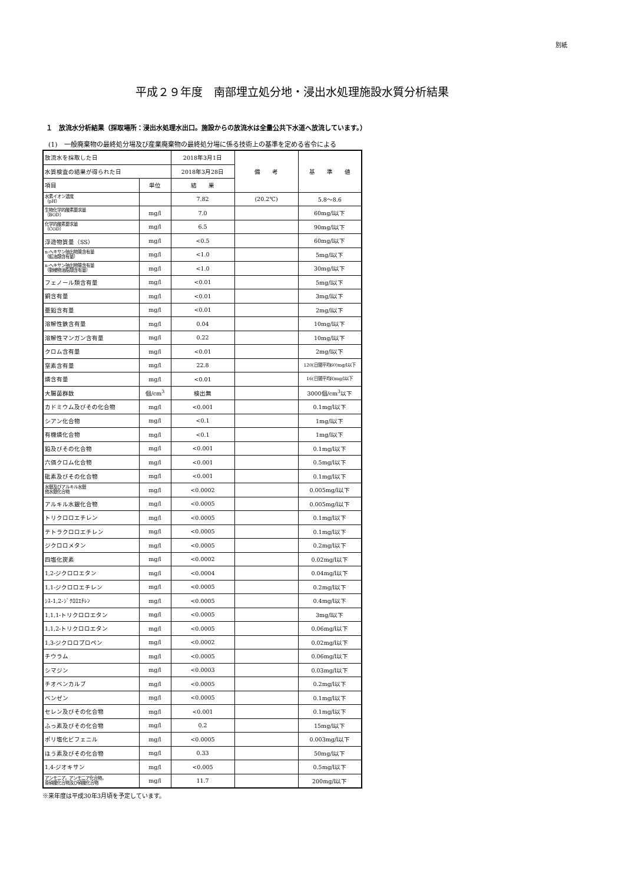別紙
平成２９年度　南部埋立処分地・浸出水処理施設水質分析結果
１　放流水分析結果（採取場所：浸出水処理水出口。施設からの放流水は全量公共下水道へ放流しています。）
(1)　一般廃棄物の最終処分場及び産業廃棄物の最終処分場に係る技術上の基準を定める省令による
| 放流水を採取した日 | | 2018年3月1日 | 備 考 | 基 準 値 |
| 水質検査の結果が得られた日 | | 2018年3月28日 | | |
| 項目 | 単位 | 結 果 | | |
| 水素イオン濃度 （pH） | | 7.82 | (20.2℃) | 5.8～8.6 |
| 生物化学的酸素要求量 （BOD） | mg/l | 7.0 | | 60mg/l以下 |
| 化学的酸素要求量 （COD） | mg/l | 6.5 | | 90mg/l以下 |
| 浮遊物質量（SS） | mg/l | <0.5 | | 60mg/l以下 |
| n-ヘキサン抽出物質含有量 （鉱油類含有量） | mg/l | <1.0 | | 5mg/l以下 |
| n-ヘキサン抽出物質含有量 （動植物油脂類含有量） | mg/l | <1.0 | | 30mg/l以下 |
| フェノール類含有量 | mg/l | <0.01 | | 5mg/l以下 |
| 銅含有量 | mg/l | <0.01 | | 3mg/l以下 |
| 亜鉛含有量 | mg/l | <0.01 | | 2mg/l以下 |
| 溶解性鉄含有量 | mg/l | 0.04 | | 10mg/l以下 |
| 溶解性マンガン含有量 | mg/l | 0.22 | | 10mg/l以下 |
| クロム含有量 | mg/l | <0.01 | | 2mg/l以下 |
| 窒素含有量 | mg/l | 22.8 | | 120(日間平均60)mg/l以下 |
| 燐含有量 | mg/l | <0.01 | | 16(日間平均8)mg/l以下 |
| 大腸菌群数 | 個/cm<sup>3</sup> | 検出無 | | 3000個/cm<sup>3</sup>以下 |
| カドミウム及びその化合物 | mg/l | <0.001 | | 0.1mg/l以下 |
| シアン化合物 | mg/l | <0.1 | | 1mg/l以下 |
| 有機燐化合物 | mg/l | <0.1 | | 1mg/l以下 |
| 鉛及びその化合物 | mg/l | <0.001 | | 0.1mg/l以下 |
| 六価クロム化合物 | mg/l | <0.001 | | 0.5mg/l以下 |
| 砒素及びその化合物 | mg/l | <0.001 | | 0.1mg/l以下 |
| 水銀及びアルキル水銀 他水銀化合物 | mg/l | <0.0002 | | 0.005mg/l以下 |
| アルキル水銀化合物 | mg/l | <0.0005 | | 0.005mg/l以下 |
| トリクロロエチレン | mg/l | <0.0005 | | 0.1mg/l以下 |
| テトラクロロエチレン | mg/l | <0.0005 | | 0.1mg/l以下 |
| ジクロロメタン | mg/l | <0.0005 | | 0.2mg/l以下 |
| 四塩化炭素 | mg/l | <0.0002 | | 0.02mg/l以下 |
| 1,2-ジクロロエタン | mg/l | <0.0004 | | 0.04mg/l以下 |
| 1,1-ジクロロエチレン | mg/l | <0.0005 | | 0.2mg/l以下 |
| ｼｽ-1,2-ｼﾞｸﾛﾛｴﾁﾚﾝ | mg/l | <0.0005 | | 0.4mg/l以下 |
| 1,1,1-トリクロロエタン | mg/l | <0.0005 | | 3mg/l以下 |
| 1,1,2-トリクロロエタン | mg/l | <0.0005 | | 0.06mg/l以下 |
| 1,3-ジクロロプロペン | mg/l | <0.0002 | | 0.02mg/l以下 |
| チウラム | mg/l | <0.0005 | | 0.06mg/l以下 |
| シマジン | mg/l | <0.0003 | | 0.03mg/l以下 |
| チオベンカルブ | mg/l | <0.0005 | | 0.2mg/l以下 |
| ベンゼン | mg/l | <0.0005 | | 0.1mg/l以下 |
| セレン及びその化合物 | mg/l | <0.001 | | 0.1mg/l以下 |
| ふっ素及びその化合物 | mg/l | 0.2 | | 15mg/l以下 |
| ポリ塩化ビフェニル | mg/l | <0.0005 | | 0.003mg/l以下 |
| ほう素及びその化合物 | mg/l | 0.33 | | 50mg/l以下 |
| 1,4-ジオキサン | mg/l | <0.005 | | 0.5mg/l以下 |
| アンモニア，アンモニア化合物， 亜硝酸化合物及び硝酸化合物 | mg/l | 11.7 | | 200mg/l以下 |
※来年度は平成30年3月頃を予定しています。